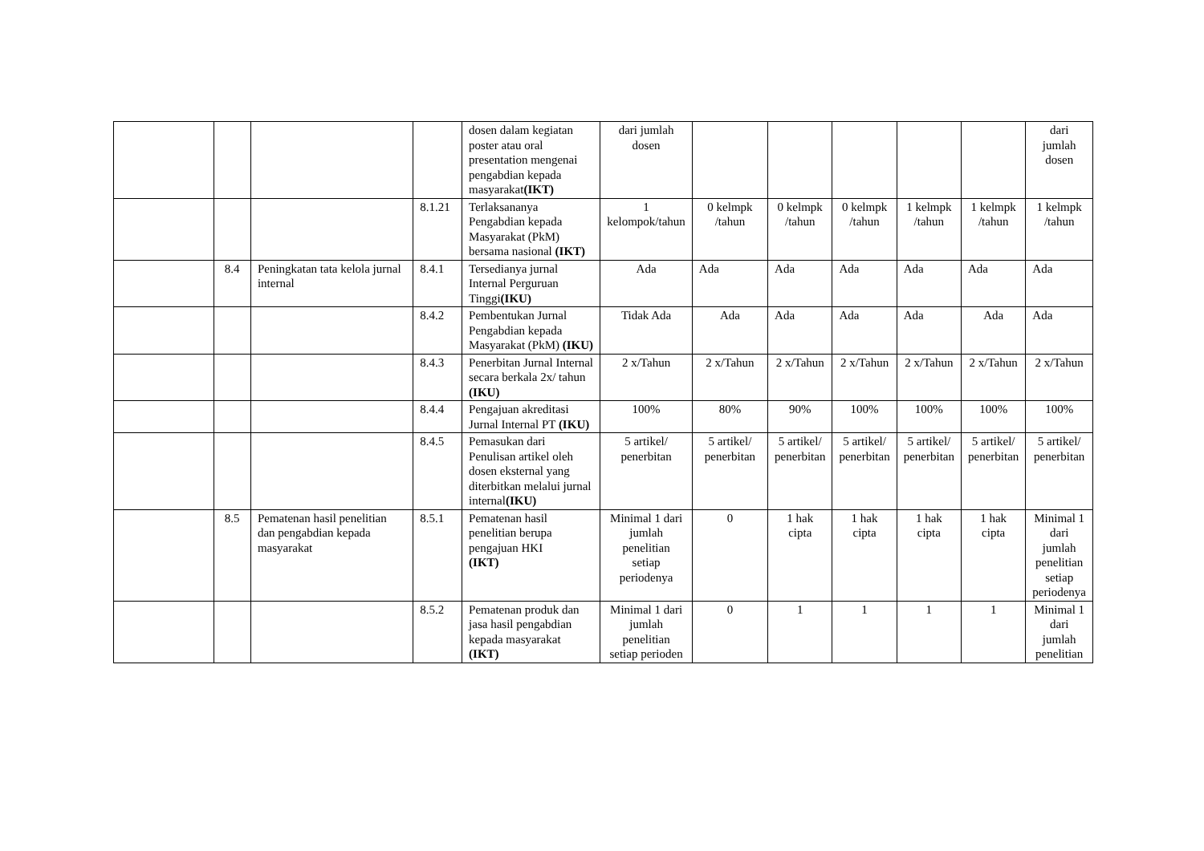| | | | | dosen dalam kegiatan poster atau oral presentation mengenai pengabdian kepada masyarakat (IKT) | dari jumlah dosen | | | | | | dari jumlah dosen |
| | | | 8.1.21 | Terlaksananya Pengabdian kepada Masyarakat (PkM) bersama nasional (IKT) | 1 kelompok/tahun | 0 kelmpk /tahun | 0 kelmpk /tahun | 0 kelmpk /tahun | 1 kelmpk /tahun | 1 kelmpk /tahun | 1 kelmpk /tahun |
| | 8.4 | Peningkatan tata kelola jurnal internal | 8.4.1 | Tersedianya jurnal Internal Perguruan Tinggi (IKU) | Ada | Ada | Ada | Ada | Ada | Ada | Ada |
| | | | 8.4.2 | Pembentukan Jurnal Pengabdian kepada Masyarakat (PkM) (IKU) | Tidak Ada | Ada | Ada | Ada | Ada | Ada | Ada |
| | | | 8.4.3 | Penerbitan Jurnal Internal secara berkala 2x/ tahun (IKU) | 2 x/Tahun | 2 x/Tahun | 2 x/Tahun | 2 x/Tahun | 2 x/Tahun | 2 x/Tahun | 2 x/Tahun |
| | | | 8.4.4 | Pengajuan akreditasi Jurnal Internal PT (IKU) | 100% | 80% | 90% | 100% | 100% | 100% | 100% |
| | | | 8.4.5 | Pemasukan dari Penulisan artikel oleh dosen eksternal yang diterbitkan melalui jurnal internal (IKU) | 5 artikel/ penerbitan | 5 artikel/ penerbitan | 5 artikel/ penerbitan | 5 artikel/ penerbitan | 5 artikel/ penerbitan | 5 artikel/ penerbitan | 5 artikel/ penerbitan |
| | 8.5 | Pematenan hasil penelitian dan pengabdian kepada masyarakat | 8.5.1 | Pematenan hasil penelitian berupa pengajuan HKI (IKT) | Minimal 1 dari jumlah penelitian setiap periodenya | 0 | 1 hak cipta | 1 hak cipta | 1 hak cipta | 1 hak cipta | Minimal 1 dari jumlah penelitian setiap periodenya |
| | | | 8.5.2 | Pematenan produk dan jasa hasil pengabdian kepada masyarakat (IKT) | Minimal 1 dari jumlah penelitian setiap perioden | 0 | 1 | 1 | 1 | 1 | Minimal 1 dari jumlah penelitian |